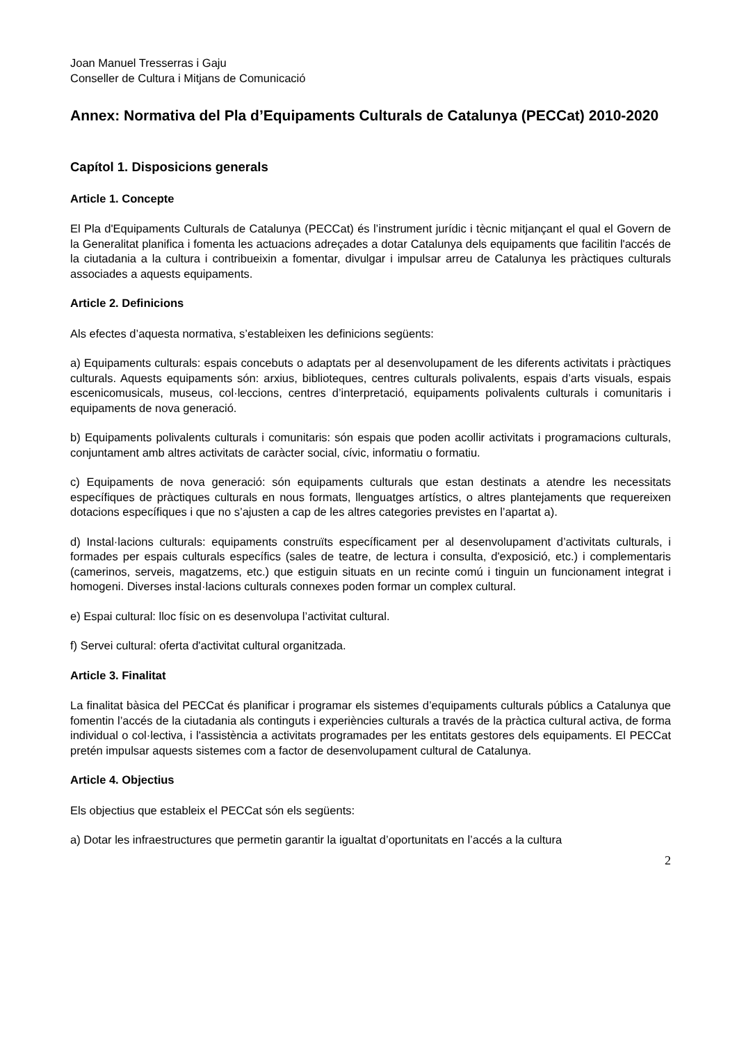Joan Manuel Tresserras i Gaju
Conseller de Cultura i Mitjans de Comunicació
Annex: Normativa del Pla d’Equipaments Culturals de Catalunya (PECCat) 2010-2020
Capítol 1. Disposicions generals
Article 1. Concepte
El Pla d'Equipaments Culturals de Catalunya (PECCat) és l’instrument jurídic i tècnic mitjançant el qual el Govern de la Generalitat planifica i fomenta les actuacions adreçades a dotar Catalunya dels equipaments que facilitin l'accés de la ciutadania a la cultura i contribueixin a fomentar, divulgar i impulsar arreu de Catalunya les pràctiques culturals associades a aquests equipaments.
Article 2. Definicions
Als efectes d’aquesta normativa, s’estableixen les definicions següents:
a) Equipaments culturals: espais concebuts o adaptats per al desenvolupament de les diferents activitats i pràctiques culturals. Aquests equipaments són: arxius, biblioteques, centres culturals polivalents, espais d’arts visuals, espais escenicomusicals, museus, col·leccions, centres d’interpretació, equipaments polivalents culturals i comunitaris i equipaments de nova generació.
b) Equipaments polivalents culturals i comunitaris: són espais que poden acollir activitats i programacions culturals, conjuntament amb altres activitats de caràcter social, cívic, informatiu o formatiu.
c) Equipaments de nova generació: són equipaments culturals que estan destinats a atendre les necessitats específiques de pràctiques culturals en nous formats, llenguatges artístics, o altres plantejaments que requereixen dotacions específiques i que no s’ajusten a cap de les altres categories previstes en l’apartat a).
d) Instal·lacions culturals: equipaments construïts específicament per al desenvolupament d’activitats culturals, i formades per espais culturals específics (sales de teatre, de lectura i consulta, d'exposició, etc.) i complementaris (camerinos, serveis, magatzems, etc.) que estiguin situats en un recinte comú i tinguin un funcionament integrat i homogeni. Diverses instal·lacions culturals connexes poden formar un complex cultural.
e) Espai cultural: lloc físic on es desenvolupa l’activitat cultural.
f) Servei cultural: oferta d'activitat cultural organitzada.
Article 3. Finalitat
La finalitat bàsica del PECCat és planificar i programar els sistemes d’equipaments culturals públics a Catalunya que fomentin l’accés de la ciutadania als continguts i experiències culturals a través de la pràctica cultural activa, de forma individual o col·lectiva, i l'assistència a activitats programades per les entitats gestores dels equipaments. El PECCat pretén impulsar aquests sistemes com a factor de desenvolupament cultural de Catalunya.
Article 4. Objectius
Els objectius que estableix el PECCat són els següents:
a) Dotar les infraestructures que permetin garantir la igualtat d’oportunitats en l’accés a la cultura
2